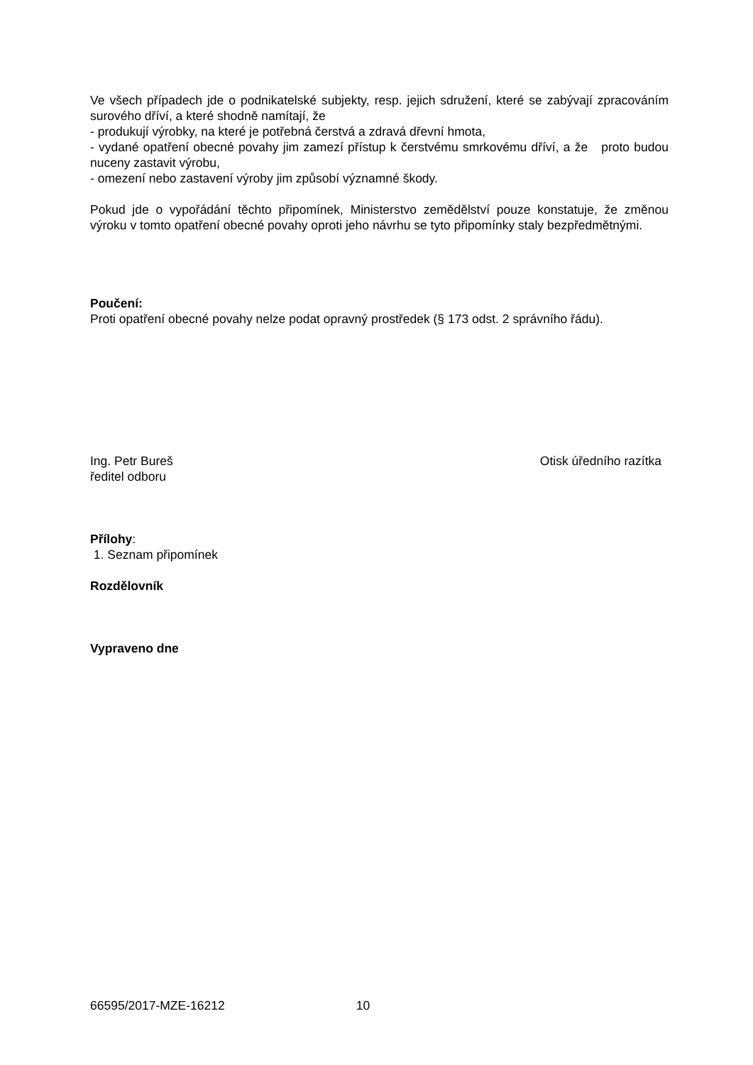Ve všech případech jde o podnikatelské subjekty, resp. jejich sdružení, které se zabývají zpracováním surového dříví, a které shodně namítají, že
- produkují výrobky, na které je potřebná čerstvá a zdravá dřevní hmota,
- vydané opatření obecné povahy jim zamezí přístup k čerstvému smrkovému dříví, a že proto budou nuceny zastavit výrobu,
- omezení nebo zastavení výroby jim způsobí významné škody.
Pokud jde o vypořádání těchto připomínek, Ministerstvo zemědělství pouze konstatuje, že změnou výroku v tomto opatření obecné povahy oproti jeho návrhu se tyto připomínky staly bezpředmětnými.
Poučení:
Proti opatření obecné povahy nelze podat opravný prostředek (§ 173 odst. 2 správního řádu).
Ing. Petr Bureš
ředitel odboru
Otisk úředního razítka
Přílohy:
1. Seznam připomínek
Rozdělovník
Vypraveno dne
66595/2017-MZE-16212 10